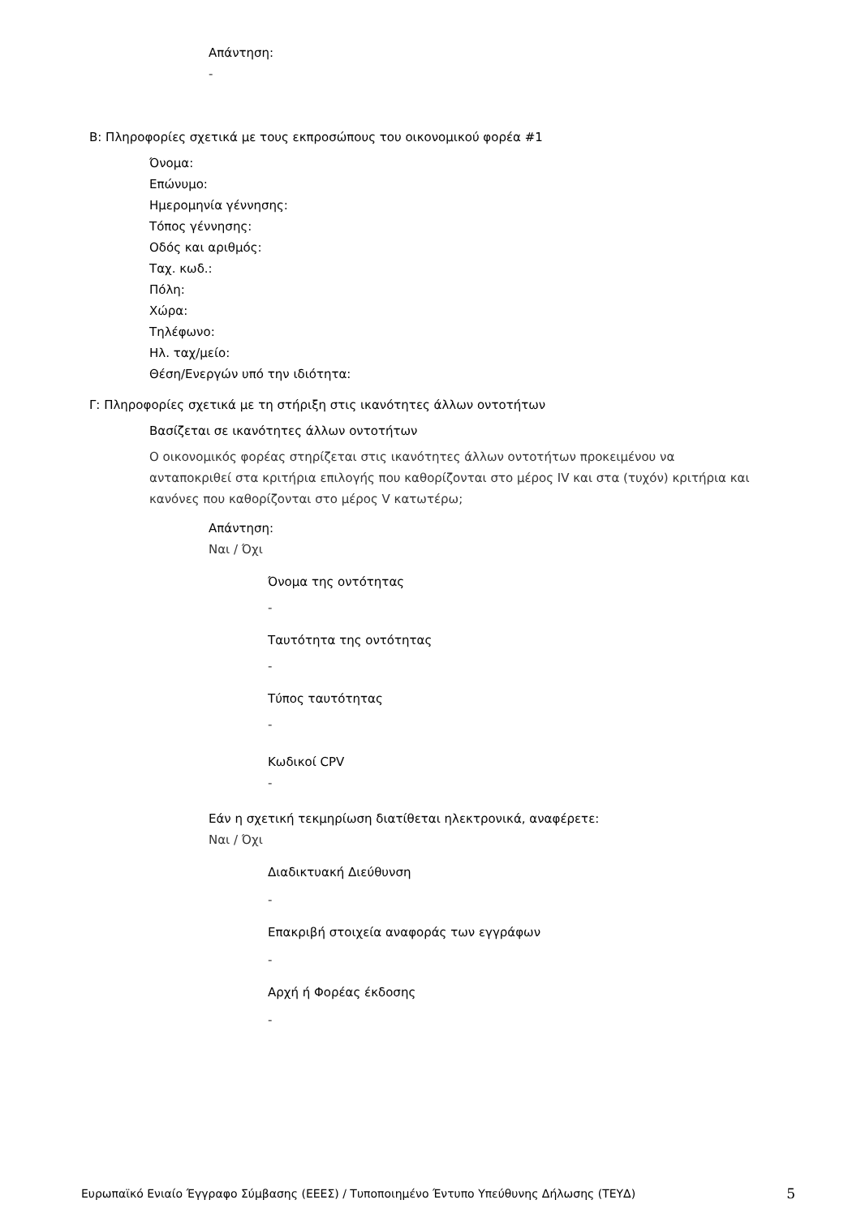Απάντηση:
-
Β: Πληροφορίες σχετικά με τους εκπροσώπους του οικονομικού φορέα #1
Όνομα:
Επώνυμο:
Ημερομηνία γέννησης:
Τόπος γέννησης:
Οδός και αριθμός:
Ταχ. κωδ.:
Πόλη:
Χώρα:
Τηλέφωνο:
Ηλ. ταχ/μείο:
Θέση/Ενεργών υπό την ιδιότητα:
Γ: Πληροφορίες σχετικά με τη στήριξη στις ικανότητες άλλων οντοτήτων
Βασίζεται σε ικανότητες άλλων οντοτήτων
Ο οικονομικός φορέας στηρίζεται στις ικανότητες άλλων οντοτήτων προκειμένου να ανταποκριθεί στα κριτήρια επιλογής που καθορίζονται στο μέρος IV και στα (τυχόν) κριτήρια και κανόνες που καθορίζονται στο μέρος V κατωτέρω;
Απάντηση:
Ναι / Όχι
Όνομα της οντότητας
-
Ταυτότητα της οντότητας
-
Τύπος ταυτότητας
-
Κωδικοί CPV
-
Εάν η σχετική τεκμηρίωση διατίθεται ηλεκτρονικά, αναφέρετε:
Ναι / Όχι
Διαδικτυακή Διεύθυνση
-
Επακριβή στοιχεία αναφοράς των εγγράφων
-
Αρχή ή Φορέας έκδοσης
-
Ευρωπαϊκό Ενιαίο Έγγραφο Σύμβασης (ΕΕΕΣ) / Τυποποιημένο Έντυπο Υπεύθυνης Δήλωσης (ΤΕΥΔ) 5